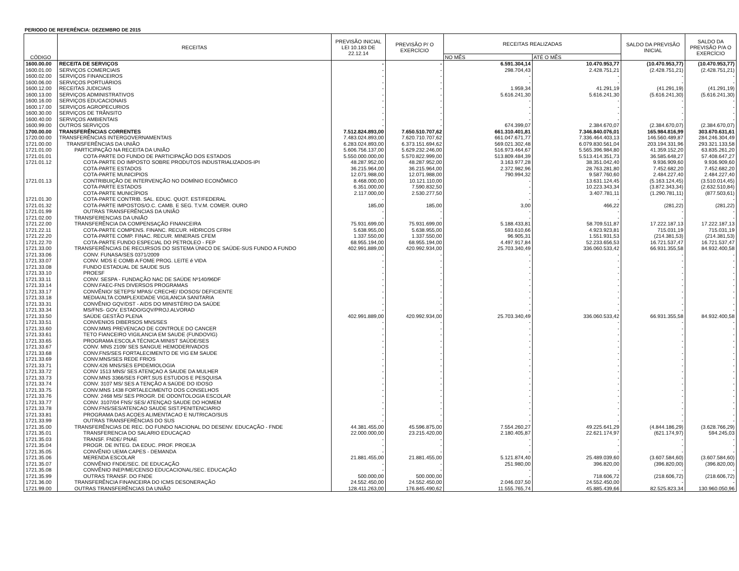PERIODO DE REFERÊNCIA: DEZEMBRO DE 2015
| CÓDIGO | RECEITAS | PREVISÃO INICIAL LEI 10.183 DE 22.12.14 | PREVISÃO P/ O EXERCÍCIO | RECEITAS REALIZADAS | | SALDO DA PREVISÃO INICIAL | SALDO DA PREVISÃO P/A O EXERCÍCIO |
| --- | --- | --- | --- | --- | --- | --- | --- |
| | | | | NO MÊS | ATÉ O MÊS | | |
| 1600.00.00 | RECEITA DE SERVIÇOS | - | - | 6.591.304,14 | 10.470.953,77 | (10.470.953,77) | (10.470.953,77) |
| 1600.01.00 | SERVIÇOS COMERCIAIS | - | - | 298.704,43 | 2.428.751,21 | (2.428.751,21) | (2.428.751,21) |
| 1600.02.00 | SERVIÇOS FINANCEIROS | - | - | - | - | - | - |
| 1600.06.00 | SERVIÇOS PORTUÁRIOS | - | - | - | - | - | - |
| 1600.12.00 | RECEITAS JUDICIAIS | - | - | 1.959,34 | 41.291,19 | (41.291,19) | (41.291,19) |
| 1600.13.00 | SERVIÇOS ADMINISTRATIVOS | - | - | 5.616.241,30 | 5.616.241,30 | (5.616.241,30) | (5.616.241,30) |
| 1600.16.00 | SERVIÇOS EDUCACIONAIS | - | - | - | - | - | - |
| 1600.17.00 | SERVIÇOS AGROPECURIOS | - | - | - | - | - | - |
| 1600.30.00 | SERVIÇOS DE TRÂNSITO | - | - | - | - | - | - |
| 1600.40.00 | SERVIÇOS AMBIENTAIS | - | - | - | - | - | - |
| 1600.99.00 | OUTROS SERVIÇOS | - | - | 674.399,07 | 2.384.670,07 | (2.384.670,07) | (2.384.670,07) |
| 1700.00.00 | TRANSFERÊNCIAS CORRENTES | 7.512.824.893,00 | 7.650.510.707,62 | 661.310.401,81 | 7.346.840.076,01 | 165.984.816,99 | 303.670.631,61 |
| 1720.00.00 | TRANSFERÊNCIAS INTERGOVERNAMENTAIS | 7.483.024.893,00 | 7.620.710.707,62 | 661.047.671,77 | 7.336.464.403,13 | 146.560.489,87 | 284.246.304,49 |
| 1721.00.00 | TRANSFERÊNCIAS DA UNIÃO | 6.283.024.893,00 | 6.373.151.694,62 | 569.021.302,48 | 6.079.830.561,04 | 203.194.331,96 | 293.321.133,58 |
| 1721.01.00 | PARTICIPAÇÃO NA RECEITA DA UNIÃO | 5.606.756.137,00 | 5.629.232.246,00 | 516.973.464,67 | 5.565.396.984,80 | 41.359.152,20 | 63.835.261,20 |
| 1721.01.01 | COTA-PARTE DO FUNDO DE PARTICIPAÇÃO DOS ESTADOS | 5.550.000.000,00 | 5.570.822.999,00 | 513.809.484,39 | 5.513.414.351,73 | 36.585.648,27 | 57.408.647,27 |
| 1721.01.12 | COTA-PARTE DO IMPOSTO SOBRE PRODUTOS INDUSTRIALIZADOS-IPI | 48.287.952,00 | 48.287.952,00 | 3.163.977,28 | 38.351.042,40 | 9.936.909,60 | 9.936.909,60 |
| | COTA-PARTE ESTADOS | 36.215.964,00 | 36.215.964,00 | 2.372.982,96 | 28.763.281,80 | 7.452.682,20 | 7.452.682,20 |
| | COTA-PARTE MUNICIPIOS | 12.071.988,00 | 12.071.988,00 | 790.994,32 | 9.587.760,60 | 2.484.227,40 | 2.484.227,40 |
| 1721.01.13 | CONTRIBUIÇÃO DE INTERVENÇÃO NO DOMÍNIO ECONÔMICO | 8.468.000,00 | 10.121.110,00 | - | 13.631.124,45 | (5.163.124,45) | (3.510.014,45) |
| | COTA-PARTE ESTADOS | 6.351.000,00 | 7.590.832,50 | - | 10.223.343,34 | (3.872.343,34) | (2.632.510,84) |
| | COTA-PARTE MUNICÍPIOS | 2.117.000,00 | 2.530.277,50 | - | 3.407.781,11 | (1.290.781,11) | (877.503,61) |
| 1721.01.30 | COTA-PARTE CONTRIB. SAL. EDUC. QUOT. EST/FEDERAL | - | | - | - | - | - |
| 1721.01.32 | COTA-PARTE IMPOSTOS/O.C. CAMB. E SEG. T.V.M. COMER. OURO | 185,00 | 185,00 | 3,00 | 466,22 | (281,22) | (281,22) |
| 1721.01.99 | OUTRAS TRANSFERÊNCIAS DA UNIÃO | - | - | - | - | - | - |
| 1721.02.00 | TRANSFERENCIAS DA UNIÃO | - | - | - | - | - | - |
| 1721.22.00 | TRANSFERÊNCIA DA COMPENSAÇÃO FINANCEIRA | 75.931.699,00 | 75.931.699,00 | 5.188.433,81 | 58.709.511,87 | 17.222.187,13 | 17.222.187,13 |
| 1721.22.11 | COTA-PARTE COMPENS. FINANC. RECUR. HÍDRICOS CFRH | 5.638.955,00 | 5.638.955,00 | 593.610,66 | 4.923.923,81 | 715.031,19 | 715.031,19 |
| 1721.22.20 | COTA-PARTE COMP. FINAC. RECUR. MINERAIS CFEM | 1.337.550,00 | 1.337.550,00 | 96.905,31 | 1.551.931,53 | (214.381,53) | (214.381,53) |
| 1721.22.70 | COTA-PARTE FUNDO ESPECIAL DO PETROLEO - FEP | 68.955.194,00 | 68.955.194,00 | 4.497.917,84 | 52.233.656,53 | 16.721.537,47 | 16.721.537,47 |
| 1721.33.00 | TRANSFERÊNCIAS DE RECURSOS DO SISTEMA ÚNICO DE SAÚDE-SUS FUNDO A FUNDO | 402.991.889,00 | 420.992.934,00 | 25.703.340,49 | 336.060.533,42 | 66.931.355,58 | 84.932.400,58 |
| 1721.33.06 | CONV. FUNASA/SES 0371/2009 | - | - | - | - | - | - |
| 1721.33.07 | CONV. MDS E COMB A FOME PROG. LEITE é VIDA | - | - | - | - | - | - |
| 1721.33.08 | FUNDO ESTADUAL DE SAUDE SUS | - | - | - | - | - | - |
| 1721.33.10 | PROESF | - | - | - | - | - | - |
| 1721.33.11 | CONV. SESPA - FUNDAÇÃO NAC DE SAÚDE Nº140/96DF | - | - | - | - | - | - |
| 1721.33.14 | CONV.FAEC-FNS DIVERSOS PROGRAMAS | - | - | - | - | - | - |
| 1721.33.17 | CONVÊNIO/ SETEPS/ MPAS/ CRECHE/ IDOSOS/ DEFICIENTE | - | - | - | - | - | - |
| 1721.33.18 | MEDIA/ALTA COMPLEXIDADE VIGILANCIA SANITARIA | - | - | - | - | - | - |
| 1721.33.31 | CONVÊNIO GQV/DST - AIDS DO MINISTÉRIO DA SAÚDE | - | - | - | - | - | - |
| 1721.33.34 | MS/FNS- GOV. ESTADO/GQV/PROJ.ALVORAD | - | - | - | - | - | - |
| 1721.33.50 | SAÚDE GESTÃO PLENA | 402.991.889,00 | 420.992.934,00 | 25.703.340,49 | 336.060.533,42 | 66.931.355,58 | 84.932.400,58 |
| 1721.33.51 | CONVENIOS DIBERSOS MNS/SES | - | - | - | - | - | - |
| 1721.33.60 | CONV.MMS PREVENCAO DE CONTROLE DO CANCER | - | - | - | - | - | - |
| 1721.33.61 | TETO FIANCEIRO VIGILANCIA EM SAUDE (FUNDOVIG) | - | - | - | - | - | - |
| 1721.33.65 | PROGRAMA ESCOLA TÉCNICA MINIST SAÚDE/SES | - | - | - | - | - | - |
| 1721.33.67 | CONV. MNS 2109/ SES SANGUE HEMODERIVADOS | - | - | - | - | - | - |
| 1721.33.68 | CONV.FNS/SES FORTALECIMENTO DE VIG EM SAUDE | - | - | - | - | - | - |
| 1721.33.69 | CONV.MNS/SES REDE FRIOS | - | - | - | - | - | - |
| 1721.33.71 | CONV.426 MNS/SES EPIDEMIOLOGIA | - | - | - | - | - | - |
| 1721.33.72 | CONV 1513 MNS/ SES ATENÇAO A SAUDE DA MULHER | - | - | - | - | - | - |
| 1721.33.73 | CONV.MNS 3366/SES FORT.SUS ESTUDOS E PESQUISA | - | - | - | - | - | - |
| 1721.33.74 | CONV. 3107 MS/ SES A TENÇÃO A SAÚDE DO IDOSO | - | - | - | - | - | - |
| 1721.33.75 | CONV.MNS 1438 FORTALECIMENTO DOS CONSELHOS | - | - | - | - | - | - |
| 1721.33.76 | CONV. 2468 MS/ SES PROGR. DE ODONTOLOGIA ESCOLAR | - | - | - | - | - | - |
| 1721.33.77 | CONV. 3107/04 FNS/ SES/ ATENÇAO SAUDE DO HOMEM | - | - | - | - | - | - |
| 1721.33.78 | CONV.FNS/SES/ATENCAO SAUDE SIST.PENITENCIARIO | - | - | - | - | - | - |
| 1721.33.81 | PROGRAMA DAS ACOES ALIMENTACAO E NUTRICAO/SUS | - | - | - | - | - | - |
| 1721.33.99 | OUTRAS TRANSFERÊNCIAS DO SUS | - | - | - | - | - | - |
| 1721.35.00 | TRANSFERÊNCIAS DE REC. DO FUNDO NACIONAL DO DESENV. EDUCAÇÃO - FNDE | 44.381.455,00 | 45.596.875,00 | 7.554.260,27 | 49.225.641,29 | (4.844.186,29) | (3.628.766,29) |
| 1721.35.01 | TRANSFERENCIA DO SALARIO EDUCAÇAO | 22.000.000,00 | 23.215.420,00 | 2.180.405,87 | 22.621.174,97 | (621.174,97) | 594.245,03 |
| 1721.35.03 | TRANSF. FNDE/ PNAE | - | - | - | - | - | - |
| 1721.35.04 | PROGR. DE INTEG. DA EDUC. PROF. PROEJA | - | - | - | - | - | - |
| 1721.35.05 | CONVÊNIO UEMA CAPES - DEMANDA | - | - | - | - | - | - |
| 1721.35.06 | MERENDA ESCOLAR | 21.881.455,00 | 21.881.455,00 | 5.121.874,40 | 25.489.039,60 | (3.607.584,60) | (3.607.584,60) |
| 1721.35.07 | CONVÊNIO FNDE/SEC. DE EDUCAÇÃO | - | - | 251.980,00 | 396.820,00 | (396.820,00) | (396.820,00) |
| 1721.35.08 | CONVÊNIO INEP/ME/CENSO EDUCACIONAL/SEC. EDUCAÇÃO | - | - | - | - | - | - |
| 1721.35.99 | OUTRAS TRANSF. DO FNDE | 500.000,00 | 500.000,00 | - | 718.606,72 | (218.606,72) | (218.606,72) |
| 1721.36.00 | TRANSFERÊNCIA FINANCEIRA DO ICMS DESONERAÇÃO | 24.552.450,00 | 24.552.450,00 | 2.046.037,50 | 24.552.450,00 | - | - |
| 1721.99.00 | OUTRAS TRANSFERÊNCIAS DA UNIÃO | 128.411.263,00 | 176.845.490,62 | 11.555.765,74 | 45.885.439,66 | 82.525.823,34 | 130.960.050,96 |